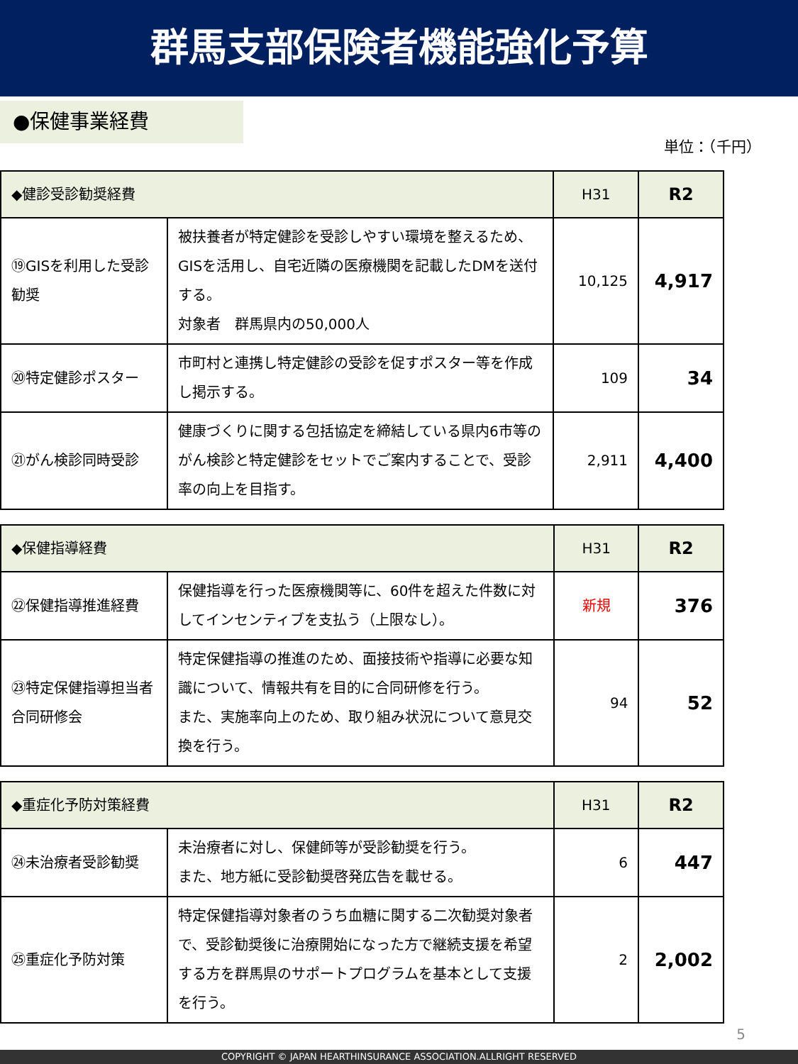群馬支部保険者機能強化予算
●保健事業経費
単位：（千円）
| ◆健診受診勧奨経費 | | H31 | R2 |
| --- | --- | --- | --- |
| ⑲GISを利用した受診勧奨 | 被扶養者が特定健診を受診しやすい環境を整えるため、GISを活用し、自宅近隣の医療機関を記載したDMを送付する。 対象者 群馬県内の50,000人 | 10,125 | 4,917 |
| ⑳特定健診ポスター | 市町村と連携し特定健診の受診を促すポスター等を作成し掲示する。 | 109 | 34 |
| ㉑がん検診同時受診 | 健康づくりに関する包括協定を締結している県内6市等のがん検診と特定健診をセットでご案内することで、受診率の向上を目指す。 | 2,911 | 4,400 |
| ◆保健指導経費 | | H31 | R2 |
| --- | --- | --- | --- |
| ㉒保健指導推進経費 | 保健指導を行った医療機関等に、60件を超えた件数に対してインセンティブを支払う（上限なし）。 | 新規 | 376 |
| ㉓特定保健指導担当者合同研修会 | 特定保健指導の推進のため、面接技術や指導に必要な知識について、情報共有を目的に合同研修を行う。 また、実施率向上のため、取り組み状況について意見交換を行う。 | 94 | 52 |
| ◆重症化予防対策経費 | | H31 | R2 |
| --- | --- | --- | --- |
| ㉔未治療者受診勧奨 | 未治療者に対し、保健師等が受診勧奨を行う。 また、地方紙に受診勧奨啓発広告を載せる。 | 6 | 447 |
| ㉕重症化予防対策 | 特定保健指導対象者のうち血糖に関する二次勧奨対象者で、受診勧奨後に治療開始になった方で継続支援を希望する方を群馬県のサポートプログラムを基本として支援を行う。 | 2 | 2,002 |
5
COPYRIGHT © JAPAN HEARTHINSURANCE ASSOCIATION.ALLRIGHT RESERVED